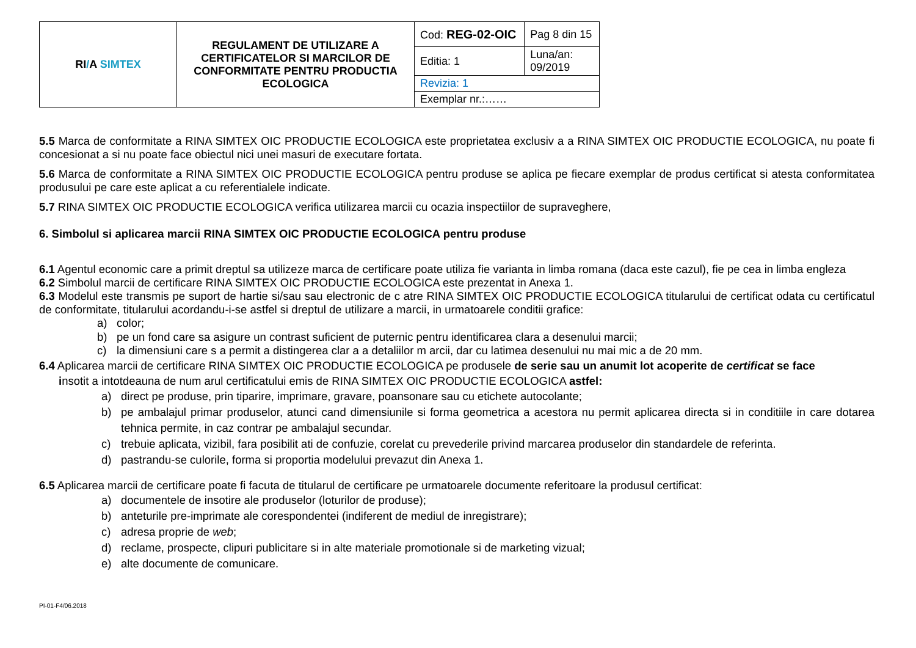| RI / A SIMTEX | REGULAMENT DE UTILIZARE A CERTIFICATELOR SI MARCILOR DE CONFORMITATE PENTRU PRODUCTIA ECOLOGICA | Cod: REG-02-OIC | Pag 8 din 15 |
| | | Editia: 1 | Luna/an: 09/2019 |
| | | Revizia: 1 | |
| | | Exemplar nr.:…… | |
5.5 Marca de conformitate a RINA SIMTEX OIC PRODUCTIE ECOLOGICA este proprietatea exclusiv a a RINA SIMTEX OIC PRODUCTIE ECOLOGICA, nu poate fi concesionat a si nu poate face obiectul nici unei masuri de executare fortata.
5.6 Marca de conformitate a RINA SIMTEX OIC PRODUCTIE ECOLOGICA pentru produse se aplica pe fiecare exemplar de produs certificat si atesta conformitatea produsului pe care este aplicat a cu referentialele indicate.
5.7 RINA SIMTEX OIC PRODUCTIE ECOLOGICA verifica utilizarea marcii cu ocazia inspectiilor de supraveghere,
6. Simbolul si aplicarea marcii RINA SIMTEX OIC PRODUCTIE ECOLOGICA pentru produse
6.1 Agentul economic care a primit dreptul sa utilizeze marca de certificare poate utiliza fie varianta in limba romana (daca este cazul), fie pe cea in limba engleza
6.2 Simbolul marcii de certificare RINA SIMTEX OIC PRODUCTIE ECOLOGICA este prezentat in Anexa 1.
6.3 Modelul este transmis pe suport de hartie si/sau sau electronic de c atre RINA SIMTEX OIC PRODUCTIE ECOLOGICA titularului de certificat odata cu certificatul de conformitate, titularului acordandu-i-se astfel si dreptul de utilizare a marcii, in urmatoarele conditii grafice:
a) color;
b) pe un fond care sa asigure un contrast suficient de puternic pentru identificarea clara a desenului marcii;
c) la dimensiuni care s a permit a distingerea clar a a detaliilor m arcii, dar cu latimea desenului nu mai mic a de 20 mm.
6.4 Aplicarea marcii de certificare RINA SIMTEX OIC PRODUCTIE ECOLOGICA pe produsele de serie sau un anumit lot acoperite de certificat se face
insotit a intotdeauna de num arul certificatului emis de RINA SIMTEX OIC PRODUCTIE ECOLOGICA astfel:
a) direct pe produse, prin tiparire, imprimare, gravare, poansonare sau cu etichete autocolante;
b) pe ambalajul primar produselor, atunci cand dimensiunile si forma geometrica a acestora nu permit aplicarea directa si in conditiile in care dotarea tehnica permite, in caz contrar pe ambalajul secundar.
c) trebuie aplicata, vizibil, fara posibilit ati de confuzie, corelat cu prevederile privind marcarea produselor din standardele de referinta.
d) pastrandu-se culorile, forma si proportia modelului prevazut din Anexa 1.
6.5 Aplicarea marcii de certificare poate fi facuta de titularul de certificare pe urmatoarele documente referitoare la produsul certificat:
a) documentele de insotire ale produselor (loturilor de produse);
b) anteturile pre-imprimate ale corespondentei (indiferent de mediul de inregistrare);
c) adresa proprie de web;
d) reclame, prospecte, clipuri publicitare si in alte materiale promotionale si de marketing vizual;
e) alte documente de comunicare.
PI-01-F4/06.2018